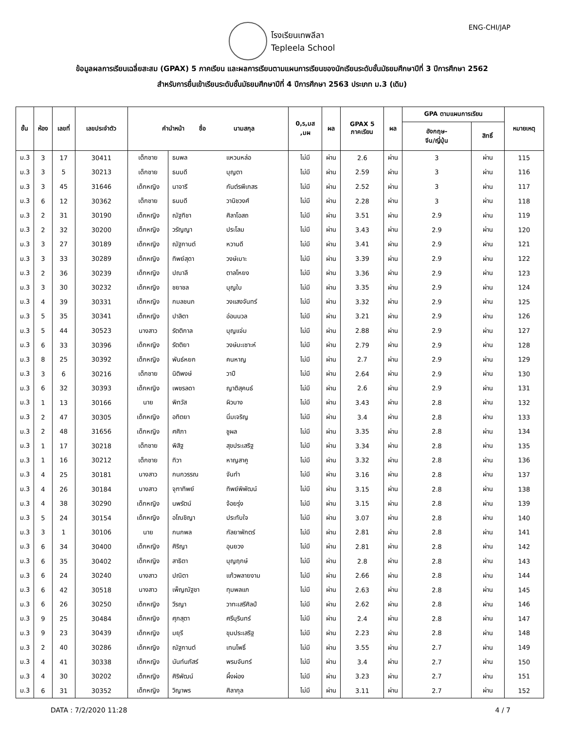ENG-CHI/JAP
โรงเรียนเทพลีลา
Tepleela School
ข้อมูลผลการเรียนเฉลี่ยสะสม (GPAX) 5 ภาคเรียน และผลการเรียนตามแผนการเรียนของนักเรียนระดับชั้นมัธยมศึกษาปีที่ 3 ปีการศึกษา 2562
สำหรับการยื่นเข้าเรียนระดับชั้นมัธยมศึกษาปีที่ 4 ปีการศึกษา 2563 ประเภท ม.3 (เดิม)
| ชั้น | ห้อง | เลขที่ | เลขประจำตัว | คำนำหน้า ชื่อ นามสกุล | | | 0,ร,มส ,มผ | ผล | GPAX 5 ภาคเรียน | ผล | GPA ตามแผนการเรียน | | หมายเหตุ |
| --- | --- | --- | --- | --- | --- | --- | --- | --- | --- | --- | --- | --- | --- |
| | | | | | | | | | | | อังกฤษ- จีน/ญี่ปุ่น | สิทธิ์ | |
| ม.3 | 3 | 17 | 30411 | เด็กชาย | ธนพล | แหวนหล่อ | ไม่มี | ผ่าน | 2.6 | ผ่าน | 3 | ผ่าน | 115 |
| ม.3 | 3 | 5 | 30213 | เด็กชาย | ธนบดี | บุญตา | ไม่มี | ผ่าน | 2.59 | ผ่าน | 3 | ผ่าน | 116 |
| ม.3 | 3 | 45 | 31646 | เด็กหญิง | นาจารี | กันต์รพีเกสร | ไม่มี | ผ่าน | 2.52 | ผ่าน | 3 | ผ่าน | 117 |
| ม.3 | 6 | 12 | 30362 | เด็กชาย | ธนบดี | วานิชวงศ์ | ไม่มี | ผ่าน | 2.28 | ผ่าน | 3 | ผ่าน | 118 |
| ม.3 | 2 | 31 | 30190 | เด็กหญิง | ณัฐทิชา | ศิลาโอสถ | ไม่มี | ผ่าน | 3.51 | ผ่าน | 2.9 | ผ่าน | 119 |
| ม.3 | 2 | 32 | 30200 | เด็กหญิง | วรัญญา | ประโลม | ไม่มี | ผ่าน | 3.43 | ผ่าน | 2.9 | ผ่าน | 120 |
| ม.3 | 3 | 27 | 30189 | เด็กหญิง | ณัฐกานต์ | หวานดี | ไม่มี | ผ่าน | 3.41 | ผ่าน | 2.9 | ผ่าน | 121 |
| ม.3 | 3 | 33 | 30289 | เด็กหญิง | ทิพย์สุดา | วงษ์เบาะ | ไม่มี | ผ่าน | 3.39 | ผ่าน | 2.9 | ผ่าน | 122 |
| ม.3 | 2 | 36 | 30239 | เด็กหญิง | ปณาลี | ตาลโหยง | ไม่มี | ผ่าน | 3.36 | ผ่าน | 2.9 | ผ่าน | 123 |
| ม.3 | 3 | 30 | 30232 | เด็กหญิง | ชยาชล | บุญใบ | ไม่มี | ผ่าน | 3.35 | ผ่าน | 2.9 | ผ่าน | 124 |
| ม.3 | 4 | 39 | 30331 | เด็กหญิง | กมลชนก | วงแสงจันทร์ | ไม่มี | ผ่าน | 3.32 | ผ่าน | 2.9 | ผ่าน | 125 |
| ม.3 | 5 | 35 | 30341 | เด็กหญิง | ปาลิตา | อ่อนนวล | ไม่มี | ผ่าน | 3.21 | ผ่าน | 2.9 | ผ่าน | 126 |
| ม.3 | 5 | 44 | 30523 | นางสาว | รัตติกาล | บุญแจ่ม | ไม่มี | ผ่าน | 2.88 | ผ่าน | 2.9 | ผ่าน | 127 |
| ม.3 | 6 | 33 | 30396 | เด็กหญิง | รัตติยา | วงษ์มะเซาะห์ | ไม่มี | ผ่าน | 2.79 | ผ่าน | 2.9 | ผ่าน | 128 |
| ม.3 | 8 | 25 | 30392 | เด็กหญิง | พันธ์หยก | คนหาญ | ไม่มี | ผ่าน | 2.7 | ผ่าน | 2.9 | ผ่าน | 129 |
| ม.3 | 3 | 6 | 30216 | เด็กชาย | นิติพงษ์ | วาปี | ไม่มี | ผ่าน | 2.64 | ผ่าน | 2.9 | ผ่าน | 130 |
| ม.3 | 6 | 32 | 30393 | เด็กหญิง | เพชรลดา | ญาติสุคนธ์ | ไม่มี | ผ่าน | 2.6 | ผ่าน | 2.9 | ผ่าน | 131 |
| ม.3 | 1 | 13 | 30166 | นาย | พิทวัส | ผิวบาง | ไม่มี | ผ่าน | 3.43 | ผ่าน | 2.8 | ผ่าน | 132 |
| ม.3 | 2 | 47 | 30305 | เด็กหญิง | อทิตยา | นิ่มเจริญ | ไม่มี | ผ่าน | 3.4 | ผ่าน | 2.8 | ผ่าน | 133 |
| ม.3 | 2 | 48 | 31656 | เด็กหญิง | ศศิภา | ชูผล | ไม่มี | ผ่าน | 3.35 | ผ่าน | 2.8 | ผ่าน | 134 |
| ม.3 | 1 | 17 | 30218 | เด็กชาย | พิสิฐ | สุขประเสริฐ | ไม่มี | ผ่าน | 3.34 | ผ่าน | 2.8 | ผ่าน | 135 |
| ม.3 | 1 | 16 | 30212 | เด็กชาย | ทิวา | หาญสาคู | ไม่มี | ผ่าน | 3.32 | ผ่าน | 2.8 | ผ่าน | 136 |
| ม.3 | 4 | 25 | 30181 | นางสาว | กนกวรรณ | จันทำ | ไม่มี | ผ่าน | 3.16 | ผ่าน | 2.8 | ผ่าน | 137 |
| ม.3 | 4 | 26 | 30184 | นางสาว | จุฑาทิพย์ | ทิพย์พิพัฒน์ | ไม่มี | ผ่าน | 3.15 | ผ่าน | 2.8 | ผ่าน | 138 |
| ม.3 | 4 | 38 | 30290 | เด็กหญิง | นพรัตน์ | จ้อยรุ่ง | ไม่มี | ผ่าน | 3.15 | ผ่าน | 2.8 | ผ่าน | 139 |
| ม.3 | 5 | 24 | 30154 | เด็กหญิง | อโณชิญา | ประทับใจ | ไม่มี | ผ่าน | 3.07 | ผ่าน | 2.8 | ผ่าน | 140 |
| ม.3 | 3 | 1 | 30106 | นาย | กนกพล | กัลยาพักตร์ | ไม่มี | ผ่าน | 2.81 | ผ่าน | 2.8 | ผ่าน | 141 |
| ม.3 | 6 | 34 | 30400 | เด็กหญิง | ศิริญา | อุนยวง | ไม่มี | ผ่าน | 2.81 | ผ่าน | 2.8 | ผ่าน | 142 |
| ม.3 | 6 | 35 | 30402 | เด็กหญิง | สาธิตา | บุญฤกษ์ | ไม่มี | ผ่าน | 2.8 | ผ่าน | 2.8 | ผ่าน | 143 |
| ม.3 | 6 | 24 | 30240 | นางสาว | ปณิตา | แก้วพลายงาม | ไม่มี | ผ่าน | 2.66 | ผ่าน | 2.8 | ผ่าน | 144 |
| ม.3 | 6 | 42 | 30518 | นางสาว | เพ็ญณัฐชา | ทุมพลแก | ไม่มี | ผ่าน | 2.63 | ผ่าน | 2.8 | ผ่าน | 145 |
| ม.3 | 6 | 26 | 30250 | เด็กหญิง | วีรญา | วาทะเสรีศิลป์ | ไม่มี | ผ่าน | 2.62 | ผ่าน | 2.8 | ผ่าน | 146 |
| ม.3 | 9 | 25 | 30484 | เด็กหญิง | ศุภสุตา | ศรีบุรินทร์ | ไม่มี | ผ่าน | 2.4 | ผ่าน | 2.8 | ผ่าน | 147 |
| ม.3 | 9 | 23 | 30439 | เด็กหญิง | มยุรี | ขุมประเสริฐ | ไม่มี | ผ่าน | 2.23 | ผ่าน | 2.8 | ผ่าน | 148 |
| ม.3 | 2 | 40 | 30286 | เด็กหญิง | ณัฐกานต์ | เทนโพธิ์ | ไม่มี | ผ่าน | 3.55 | ผ่าน | 2.7 | ผ่าน | 149 |
| ม.3 | 4 | 41 | 30338 | เด็กหญิง | นันท์นภัสร์ | พรมจันทร์ | ไม่มี | ผ่าน | 3.4 | ผ่าน | 2.7 | ผ่าน | 150 |
| ม.3 | 4 | 30 | 30202 | เด็กหญิง | ศิริพัฒน์ | ผึ้งผ่อง | ไม่มี | ผ่าน | 3.23 | ผ่าน | 2.7 | ผ่าน | 151 |
| ม.3 | 6 | 31 | 30352 | เด็กหญิง | วิญาพร | ศิลากุล | ไม่มี | ผ่าน | 3.11 | ผ่าน | 2.7 | ผ่าน | 152 |
DATA : 7/2/2020 11:28 4 / 7